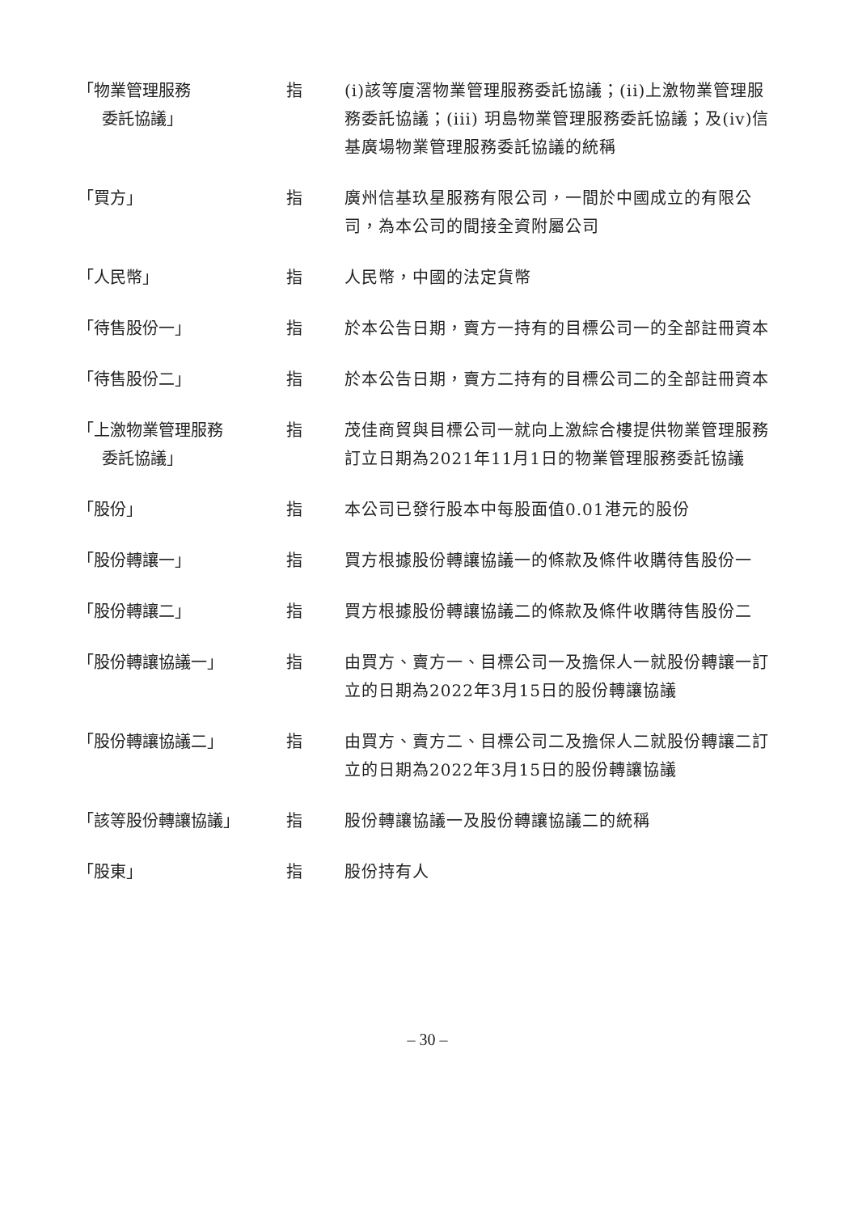「物業管理服務
委託協議」
指 (i)該等廈滘物業管理服務委託協議；(ii)上激物業管理服務委託協議；(iii) 玥島物業管理服務委託協議；及(iv)信基廣場物業管理服務委託協議的統稱
「買方」 指 廣州信基玖星服務有限公司，一間於中國成立的有限公司，為本公司的間接全資附屬公司
「人民幣」 指 人民幣，中國的法定貨幣
「待售股份一」 指 於本公告日期，賣方一持有的目標公司一的全部註冊資本
「待售股份二」 指 於本公告日期，賣方二持有的目標公司二的全部註冊資本
「上激物業管理服務
委託協議」
指 茂佳商貿與目標公司一就向上激綜合樓提供物業管理服務訂立日期為2021年11月1日的物業管理服務委託協議
「股份」 指 本公司已發行股本中每股面值0.01港元的股份
「股份轉讓一」 指 買方根據股份轉讓協議一的條款及條件收購待售股份一
「股份轉讓二」 指 買方根據股份轉讓協議二的條款及條件收購待售股份二
「股份轉讓協議一」 指 由買方、賣方一、目標公司一及擔保人一就股份轉讓一訂立的日期為2022年3月15日的股份轉讓協議
「股份轉讓協議二」 指 由買方、賣方二、目標公司二及擔保人二就股份轉讓二訂立的日期為2022年3月15日的股份轉讓協議
「該等股份轉讓協議」 指 股份轉讓協議一及股份轉讓協議二的統稱
「股東」 指 股份持有人
– 30 –